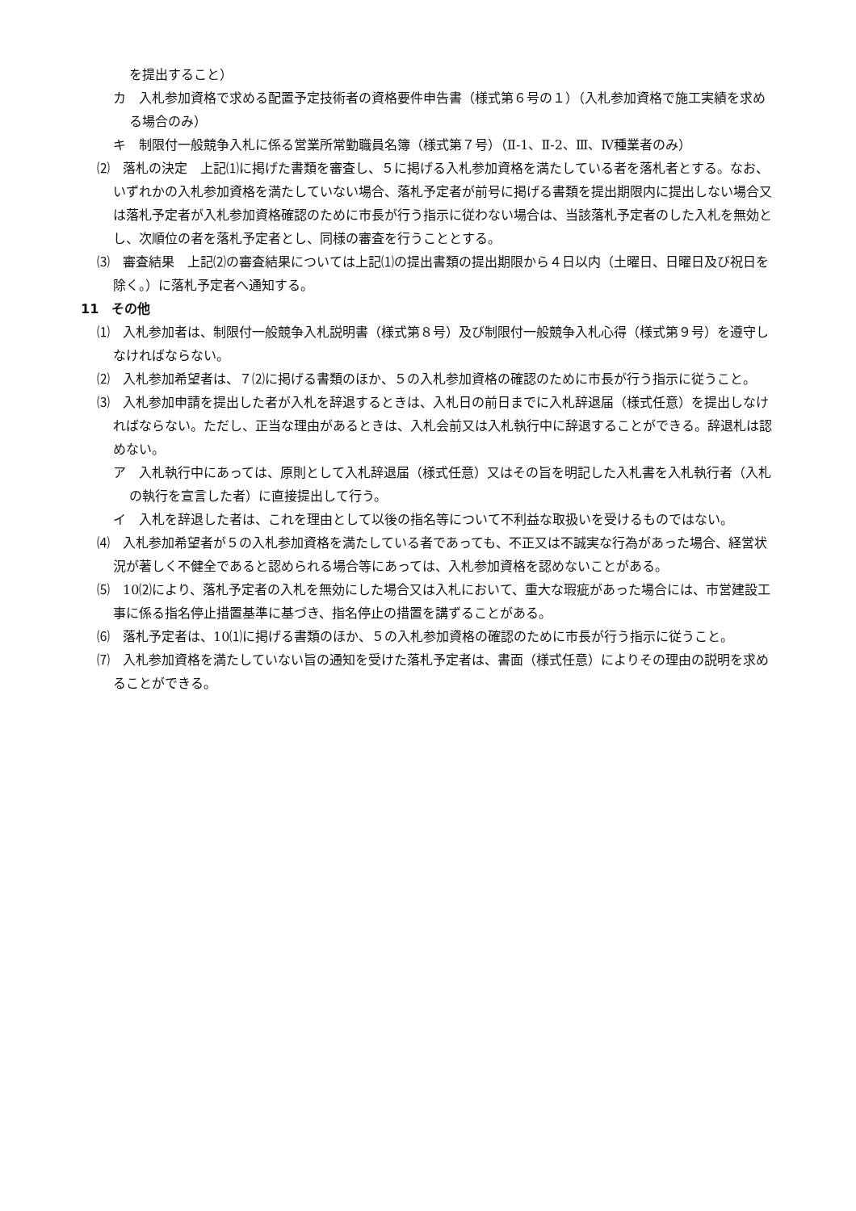を提出すること）
カ　入札参加資格で求める配置予定技術者の資格要件申告書（様式第６号の１）（入札参加資格で施工実績を求める場合のみ）
キ　制限付一般競争入札に係る営業所常勤職員名簿（様式第７号）（Ⅱ-1、Ⅱ-2、Ⅲ、Ⅳ種業者のみ）
⑵　落札の決定　上記⑴に掲げた書類を審査し、５に掲げる入札参加資格を満たしている者を落札者とする。なお、いずれかの入札参加資格を満たしていない場合、落札予定者が前号に掲げる書類を提出期限内に提出しない場合又は落札予定者が入札参加資格確認のために市長が行う指示に従わない場合は、当該落札予定者のした入札を無効とし、次順位の者を落札予定者とし、同様の審査を行うこととする。
⑶　審査結果　上記⑵の審査結果については上記⑴の提出書類の提出期限から４日以内（土曜日、日曜日及び祝日を除く。）に落札予定者へ通知する。
11　その他
⑴　入札参加者は、制限付一般競争入札説明書（様式第８号）及び制限付一般競争入札心得（様式第９号）を遵守しなければならない。
⑵　入札参加希望者は、７⑵に掲げる書類のほか、５の入札参加資格の確認のために市長が行う指示に従うこと。
⑶　入札参加申請を提出した者が入札を辞退するときは、入札日の前日までに入札辞退届（様式任意）を提出しなければならない。ただし、正当な理由があるときは、入札会前又は入札執行中に辞退することができる。辞退札は認めない。
ア　入札執行中にあっては、原則として入札辞退届（様式任意）又はその旨を明記した入札書を入札執行者（入札の執行を宣言した者）に直接提出して行う。
イ　入札を辞退した者は、これを理由として以後の指名等について不利益な取扱いを受けるものではない。
⑷　入札参加希望者が５の入札参加資格を満たしている者であっても、不正又は不誠実な行為があった場合、経営状況が著しく不健全であると認められる場合等にあっては、入札参加資格を認めないことがある。
⑸　10⑵により、落札予定者の入札を無効にした場合又は入札において、重大な瑕疵があった場合には、市営建設工事に係る指名停止措置基準に基づき、指名停止の措置を講ずることがある。
⑹　落札予定者は、10⑴に掲げる書類のほか、５の入札参加資格の確認のために市長が行う指示に従うこと。
⑺　入札参加資格を満たしていない旨の通知を受けた落札予定者は、書面（様式任意）によりその理由の説明を求めることができる。